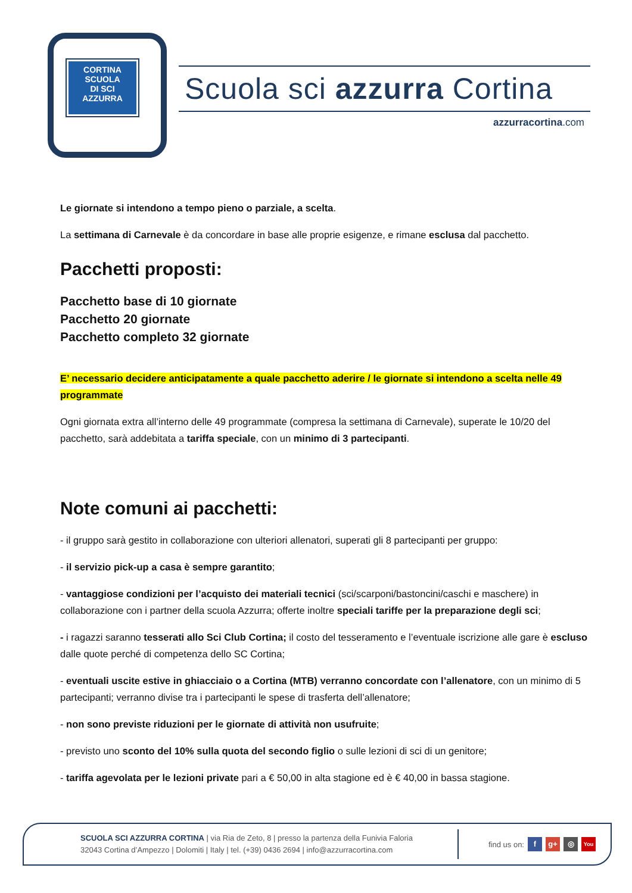CORTINA
SCUOLA
DI SCI
AZZURRA
Scuola sci azzurra Cortina
azzurracortina.com
Le giornate si intendono a tempo pieno o parziale, a scelta.
La settimana di Carnevale è da concordare in base alle proprie esigenze, e rimane esclusa dal pacchetto.
Pacchetti proposti:
Pacchetto base di 10 giornate
Pacchetto 20 giornate
Pacchetto completo 32 giornate
E’ necessario decidere anticipatamente a quale pacchetto aderire / le giornate si intendono a scelta nelle 49 programmate
Ogni giornata extra all’interno delle 49 programmate (compresa la settimana di Carnevale), superate le 10/20 del pacchetto, sarà addebitata a tariffa speciale, con un minimo di 3 partecipanti.
Note comuni ai pacchetti:
- il gruppo sarà gestito in collaborazione con ulteriori allenatori, superati gli 8 partecipanti per gruppo:
- il servizio pick-up a casa è sempre garantito;
- vantaggiose condizioni per l’acquisto dei materiali tecnici (sci/scarponi/bastoncini/caschi e maschere) in collaborazione con i partner della scuola Azzurra; offerte inoltre speciali tariffe per la preparazione degli sci;
- i ragazzi saranno tesserati allo Sci Club Cortina; il costo del tesseramento e l’eventuale iscrizione alle gare è escluso dalle quote perché di competenza dello SC Cortina;
- eventuali uscite estive in ghiacciaio o a Cortina (MTB) verranno concordate con l’allenatore, con un minimo di 5 partecipanti; verranno divise tra i partecipanti le spese di trasferta dell’allenatore;
- non sono previste riduzioni per le giornate di attività non usufruite;
- previsto uno sconto del 10% sulla quota del secondo figlio o sulle lezioni di sci di un genitore;
- tariffa agevolata per le lezioni private pari a € 50,00 in alta stagione ed è € 40,00 in bassa stagione.
SCUOLA SCI AZZURRA CORTINA | via Ria de Zeto, 8 | presso la partenza della Funivia Faloria
32043 Cortina d’Ampezzo | Dolomiti | Italy | tel. (+39) 0436 2694 | info@azzurracortina.com
find us on: f g+ ◎ You